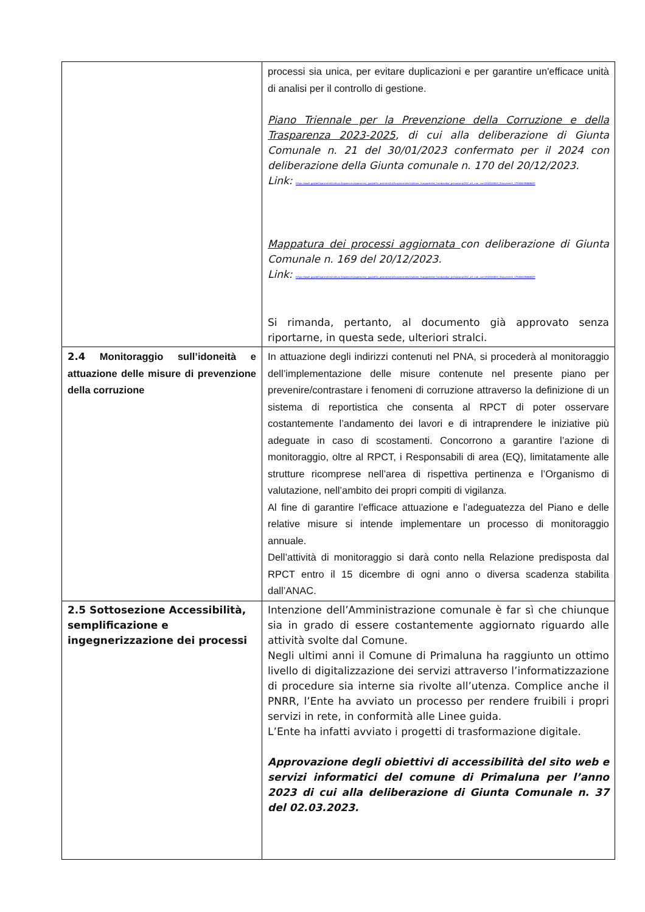| | processi sia unica, per evitare duplicazioni e per garantire un'efficace unità di analisi per il controllo di gestione. Piano Triennale per la Prevenzione della Corruzione e della Trasparenza 2023-2025 , di cui alla deliberazione di Giunta Comunale n. 21 del 30/01/2023 confermato per il 2024 con deliberazione della Giunta comunale n. 170 del 20/12/2023. Link: https://ww2.gazzettaamministrativa.it/opencms/opencms/_gazzetta_amministrativa/amministrazione_trasparente/_lombardia/_primaluna/222_alt_con_corr/2024/0001_Documenti_1704803568867/ Mappatura dei processi aggiornata con deliberazione di Giunta Comunale n. 169 del 20/12/2023. Link: https://ww2.gazzettaamministrativa.it/opencms/opencms/_gazzetta_amministrativa/amministrazione_trasparente/_lombardia/_primaluna/222_alt_con_corr/2024/0001_Documenti_1704803568867/ Si rimanda, pertanto, al documento già approvato senza riportarne, in questa sede, ulteriori stralci. |
| 2.4 Monitoraggio sull’idoneità e attuazione delle misure di prevenzione della corruzione | In attuazione degli indirizzi contenuti nel PNA, si procederà al monitoraggio dell’implementazione delle misure contenute nel presente piano per prevenire/contrastare i fenomeni di corruzione attraverso la definizione di un sistema di reportistica che consenta al RPCT di poter osservare costantemente l’andamento dei lavori e di intraprendere le iniziative più adeguate in caso di scostamenti. Concorrono a garantire l’azione di monitoraggio, oltre al RPCT, i Responsabili di area (EQ), limitatamente alle strutture ricomprese nell’area di rispettiva pertinenza e l’Organismo di valutazione, nell’ambito dei propri compiti di vigilanza. Al fine di garantire l’efficace attuazione e l’adeguatezza del Piano e delle relative misure si intende implementare un processo di monitoraggio annuale. Dell’attività di monitoraggio si darà conto nella Relazione predisposta dal RPCT entro il 15 dicembre di ogni anno o diversa scadenza stabilita dall’ANAC. |
| 2.5 Sottosezione Accessibilità, semplificazione e ingegnerizzazione dei processi | Intenzione dell’Amministrazione comunale è far sì che chiunque sia in grado di essere costantemente aggiornato riguardo alle attività svolte dal Comune. Negli ultimi anni il Comune di Primaluna ha raggiunto un ottimo livello di digitalizzazione dei servizi attraverso l’informatizzazione di procedure sia interne sia rivolte all’utenza. Complice anche il PNRR, l’Ente ha avviato un processo per rendere fruibili i propri servizi in rete, in conformità alle Linee guida. L’Ente ha infatti avviato i progetti di trasformazione digitale. Approvazione degli obiettivi di accessibilità del sito web e servizi informatici del comune di Primaluna per l’anno 2023 di cui alla deliberazione di Giunta Comunale n. 37 del 02.03.2023. |